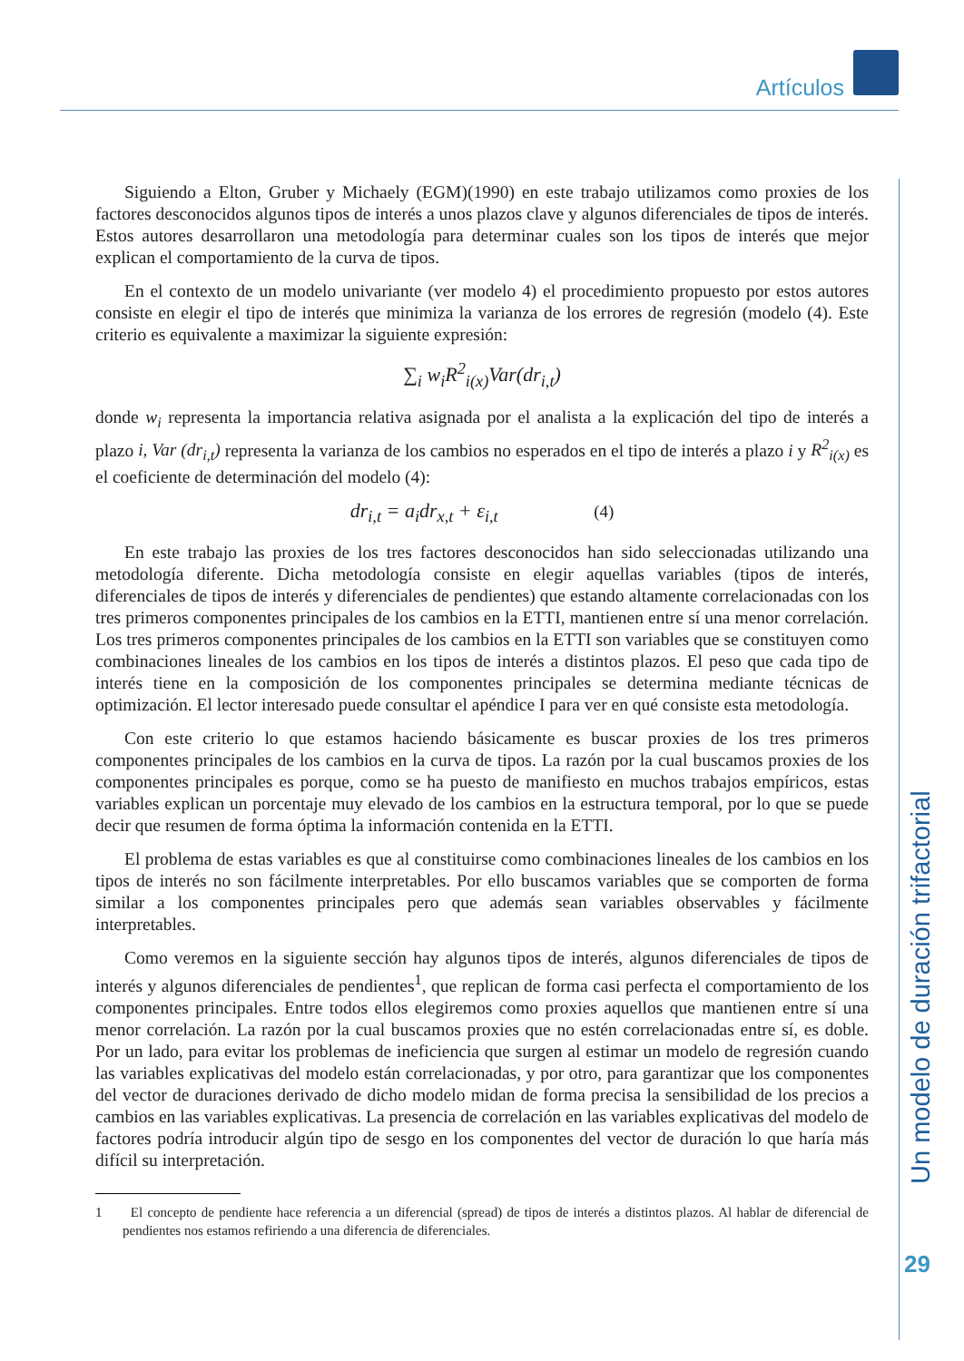Artículos
Un modelo de duración trifactorial
29
Siguiendo a Elton, Gruber y Michaely (EGM)(1990) en este trabajo utilizamos como proxies de los factores desconocidos algunos tipos de interés a unos plazos clave y algunos diferenciales de tipos de interés. Estos autores desarrollaron una metodología para determinar cuales son los tipos de interés que mejor explican el comportamiento de la curva de tipos.
En el contexto de un modelo univariante (ver modelo 4) el procedimiento propuesto por estos autores consiste en elegir el tipo de interés que minimiza la varianza de los errores de regresión (modelo (4). Este criterio es equivalente a maximizar la siguiente expresión:
∑<sub>i</sub> w<sub>i</sub>R<sup>2</sup><sub>i(x)</sub>Var(dr<sub>i,t</sub>)
donde w<sub>i</sub> representa la importancia relativa asignada por el analista a la explicación del tipo de interés a plazo i, Var (dr<sub>i,t</sub>) representa la varianza de los cambios no esperados en el tipo de interés a plazo i y R<sup>2</sup><sub>i(x)</sub> es el coeficiente de determinación del modelo (4):
dr<sub>i,t</sub> = a<sub>i</sub>dr<sub>x,t</sub> + ε<sub>i,t</sub> (4)
En este trabajo las proxies de los tres factores desconocidos han sido seleccionadas utilizando una metodología diferente. Dicha metodología consiste en elegir aquellas variables (tipos de interés, diferenciales de tipos de interés y diferenciales de pendientes) que estando altamente correlacionadas con los tres primeros componentes principales de los cambios en la ETTI, mantienen entre sí una menor correlación. Los tres primeros componentes principales de los cambios en la ETTI son variables que se constituyen como combinaciones lineales de los cambios en los tipos de interés a distintos plazos. El peso que cada tipo de interés tiene en la composición de los componentes principales se determina mediante técnicas de optimización. El lector interesado puede consultar el apéndice I para ver en qué consiste esta metodología.
Con este criterio lo que estamos haciendo básicamente es buscar proxies de los tres primeros componentes principales de los cambios en la curva de tipos. La razón por la cual buscamos proxies de los componentes principales es porque, como se ha puesto de manifiesto en muchos trabajos empíricos, estas variables explican un porcentaje muy elevado de los cambios en la estructura temporal, por lo que se puede decir que resumen de forma óptima la información contenida en la ETTI.
El problema de estas variables es que al constituirse como combinaciones lineales de los cambios en los tipos de interés no son fácilmente interpretables. Por ello buscamos variables que se comporten de forma similar a los componentes principales pero que además sean variables observables y fácilmente interpretables.
Como veremos en la siguiente sección hay algunos tipos de interés, algunos diferenciales de tipos de interés y algunos diferenciales de pendientes<sup>1</sup>, que replican de forma casi perfecta el comportamiento de los componentes principales. Entre todos ellos elegiremos como proxies aquellos que mantienen entre sí una menor correlación. La razón por la cual buscamos proxies que no estén correlacionadas entre sí, es doble. Por un lado, para evitar los problemas de ineficiencia que surgen al estimar un modelo de regresión cuando las variables explicativas del modelo están correlacionadas, y por otro, para garantizar que los componentes del vector de duraciones derivado de dicho modelo midan de forma precisa la sensibilidad de los precios a cambios en las variables explicativas. La presencia de correlación en las variables explicativas del modelo de factores podría introducir algún tipo de sesgo en los componentes del vector de duración lo que haría más difícil su interpretación.
1 El concepto de pendiente hace referencia a un diferencial (spread) de tipos de interés a distintos plazos. Al hablar de diferencial de pendientes nos estamos refiriendo a una diferencia de diferenciales.